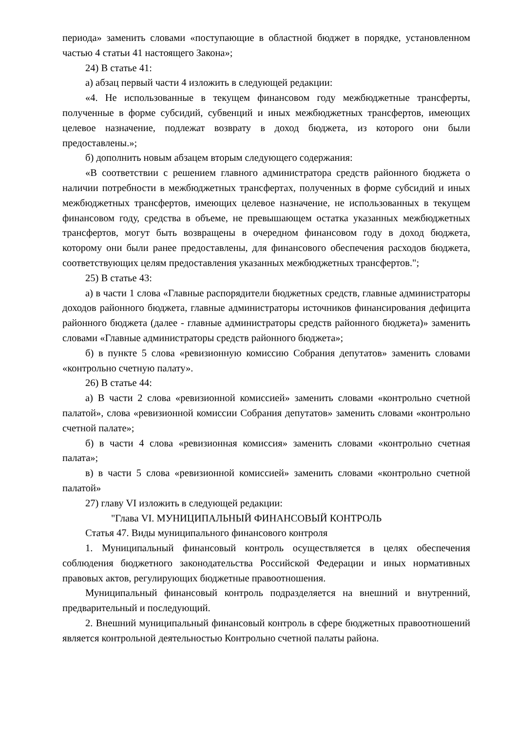периода» заменить словами «поступающие в областной бюджет в порядке, установленном частью 4 статьи 41 настоящего Закона»;
24) В статье 41:
а) абзац первый части 4 изложить в следующей редакции:
«4. Не использованные в текущем финансовом году межбюджетные трансферты, полученные в форме субсидий, субвенций и иных межбюджетных трансфертов, имеющих целевое назначение, подлежат возврату в доход бюджета, из которого они были предоставлены.»;
б) дополнить новым абзацем вторым следующего содержания:
«В соответствии с решением главного администратора средств районного бюджета о наличии потребности в межбюджетных трансфертах, полученных в форме субсидий и иных межбюджетных трансфертов, имеющих целевое назначение, не использованных в текущем финансовом году, средства в объеме, не превышающем остатка указанных межбюджетных трансфертов, могут быть возвращены в очередном финансовом году в доход бюджета, которому они были ранее предоставлены, для финансового обеспечения расходов бюджета, соответствующих целям предоставления указанных межбюджетных трансфертов.";
25) В статье 43:
а) в части 1 слова «Главные распорядители бюджетных средств, главные администраторы доходов районного бюджета, главные администраторы источников финансирования дефицита районного бюджета (далее - главные администраторы средств районного бюджета)» заменить словами «Главные администраторы средств районного бюджета»;
б) в пункте 5 слова «ревизионную комиссию Собрания депутатов» заменить словами «контрольно счетную палату».
26) В статье 44:
а) В части 2 слова «ревизионной комиссией» заменить словами «контрольно счетной палатой», слова «ревизионной комиссии Собрания депутатов» заменить словами «контрольно счетной палате»;
б) в части 4 слова «ревизионная комиссия» заменить словами «контрольно счетная палата»;
в) в части 5 слова «ревизионной комиссией» заменить словами «контрольно счетной палатой»
27) главу VI изложить в следующей редакции:
"Глава VI. МУНИЦИПАЛЬНЫЙ ФИНАНСОВЫЙ КОНТРОЛЬ
Статья 47. Виды муниципального финансового контроля
1. Муниципальный финансовый контроль осуществляется в целях обеспечения соблюдения бюджетного законодательства Российской Федерации и иных нормативных правовых актов, регулирующих бюджетные правоотношения.
Муниципальный финансовый контроль подразделяется на внешний и внутренний, предварительный и последующий.
2. Внешний муниципальный финансовый контроль в сфере бюджетных правоотношений является контрольной деятельностью Контрольно счетной палаты района.